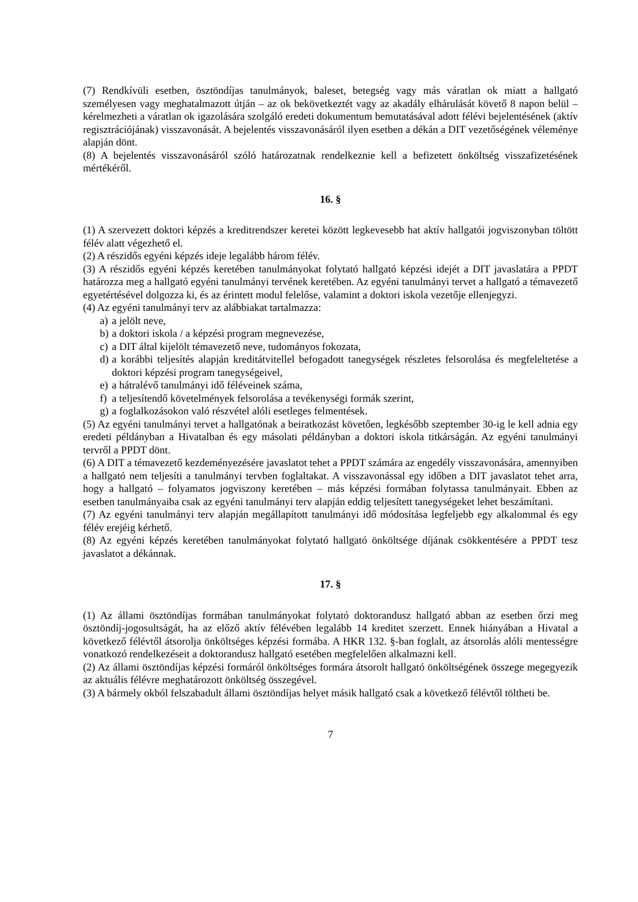(7) Rendkívüli esetben, ösztöndíjas tanulmányok, baleset, betegség vagy más váratlan ok miatt a hallgató személyesen vagy meghatalmazott útján – az ok bekövetkeztét vagy az akadály elhárulását követő 8 napon belül – kérelmezheti a váratlan ok igazolására szolgáló eredeti dokumentum bemutatásával adott félévi bejelentésének (aktív regisztrációjának) visszavonását. A bejelentés visszavonásáról ilyen esetben a dékán a DIT vezetőségének véleménye alapján dönt.
(8) A bejelentés visszavonásáról szóló határozatnak rendelkeznie kell a befizetett önköltség visszafizetésének mértékéről.
16. §
(1) A szervezett doktori képzés a kreditrendszer keretei között legkevesebb hat aktív hallgatói jogviszonyban töltött félév alatt végezhető el.
(2) A részidős egyéni képzés ideje legalább három félév.
(3) A részidős egyéni képzés keretében tanulmányokat folytató hallgató képzési idejét a DIT javaslatára a PPDT határozza meg a hallgató egyéni tanulmányi tervének keretében. Az egyéni tanulmányi tervet a hallgató a témavezető egyetértésével dolgozza ki, és az érintett modul felelőse, valamint a doktori iskola vezetője ellenjegyzi.
(4) Az egyéni tanulmányi terv az alábbiakat tartalmazza:
a) a jelölt neve,
b) a doktori iskola / a képzési program megnevezése,
c) a DIT által kijelölt témavezető neve, tudományos fokozata,
d) a korábbi teljesítés alapján kreditátvitellel befogadott tanegységek részletes felsorolása és megfeleltetése a doktori képzési program tanegységeivel,
e) a hátralévő tanulmányi idő féléveinek száma,
f) a teljesítendő követelmények felsorolása a tevékenységi formák szerint,
g) a foglalkozásokon való részvétel alóli esetleges felmentések.
(5) Az egyéni tanulmányi tervet a hallgatónak a beiratkozást követően, legkésőbb szeptember 30-ig le kell adnia egy eredeti példányban a Hivatalban és egy másolati példányban a doktori iskola titkárságán. Az egyéni tanulmányi tervről a PPDT dönt.
(6) A DIT a témavezető kezdeményezésére javaslatot tehet a PPDT számára az engedély visszavonására, amennyiben a hallgató nem teljesíti a tanulmányi tervben foglaltakat. A visszavonással egy időben a DIT javaslatot tehet arra, hogy a hallgató – folyamatos jogviszony keretében – más képzési formában folytassa tanulmányait. Ebben az esetben tanulmányaiba csak az egyéni tanulmányi terv alapján eddig teljesített tanegységeket lehet beszámítani.
(7) Az egyéni tanulmányi terv alapján megállapított tanulmányi idő módosítása legfeljebb egy alkalommal és egy félév erejéig kérhető.
(8) Az egyéni képzés keretében tanulmányokat folytató hallgató önköltsége díjának csökkentésére a PPDT tesz javaslatot a dékánnak.
17. §
(1) Az állami ösztöndíjas formában tanulmányokat folytató doktorandusz hallgató abban az esetben őrzi meg ösztöndíj-jogosultságát, ha az előző aktív félévében legalább 14 kreditet szerzett. Ennek hiányában a Hivatal a következő félévtől átsorolja önköltséges képzési formába. A HKR 132. §-ban foglalt, az átsorolás alóli mentességre vonatkozó rendelkezéseit a doktorandusz hallgató esetében megfelelően alkalmazni kell.
(2) Az állami ösztöndíjas képzési formáról önköltséges formára átsorolt hallgató önköltségének összege megegyezik az aktuális félévre meghatározott önköltség összegével.
(3) A bármely okból felszabadult állami ösztöndíjas helyet másik hallgató csak a következő félévtől töltheti be.
7